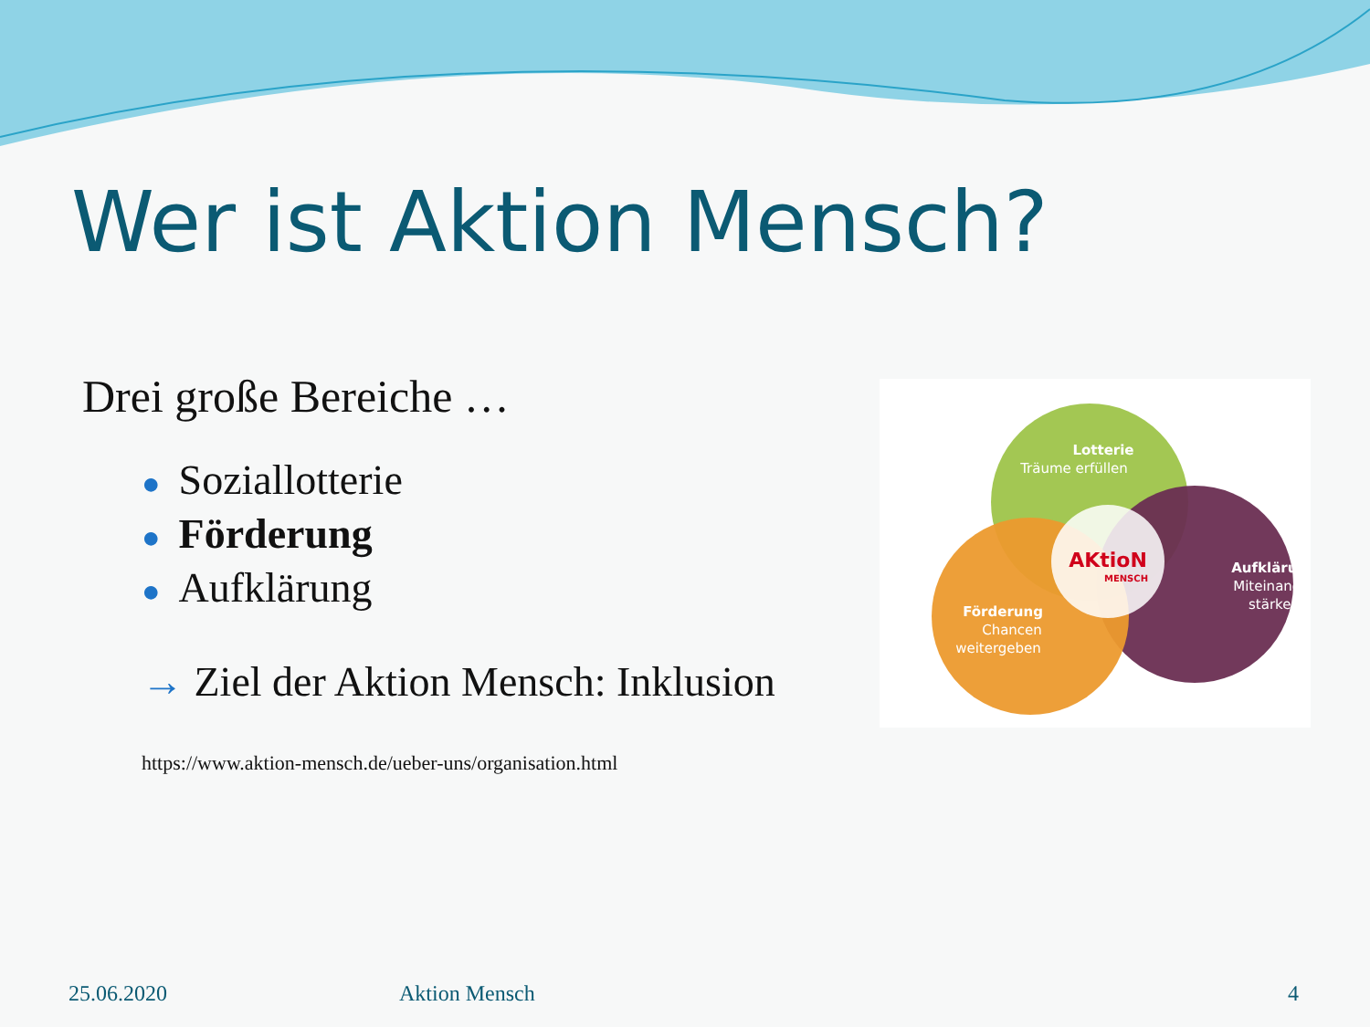Wer ist Aktion Mensch?
Drei große Bereiche …
● Soziallotterie
● Förderung
● Aufklärung
→ Ziel der Aktion Mensch: Inklusion
https://www.aktion-mensch.de/ueber-uns/organisation.html
Lotterie
Träume erfüllen
AKtioN
MENSCH
Aufklärung
Miteinander
stärken
Förderung
Chancen
weitergeben
25.06.2020 Aktion Mensch 4